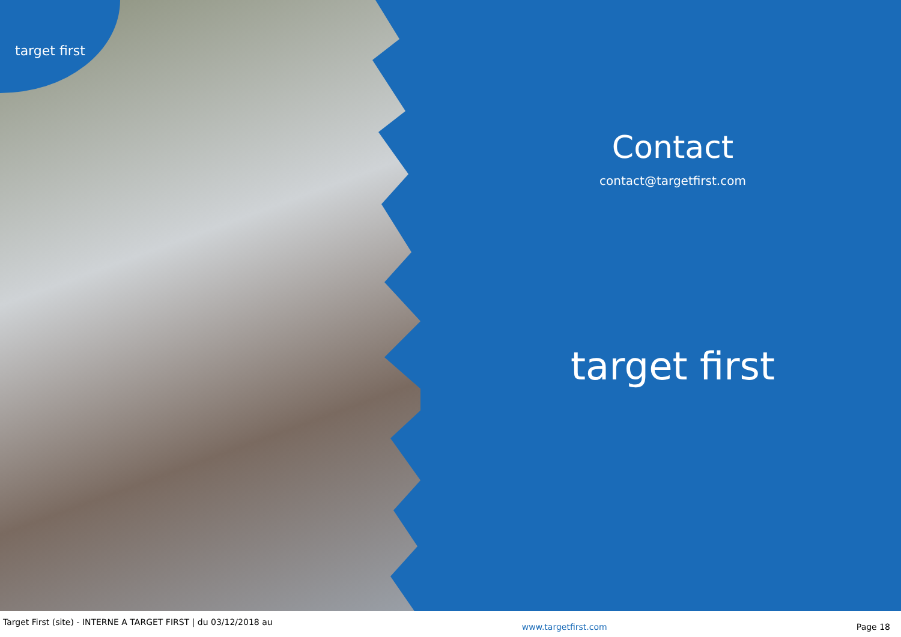target first
Contact
contact@targetfirst.com
target first
Target First (site) - INTERNE A TARGET FIRST | du 03/12/2018 au www.targetfirst.com Page 18